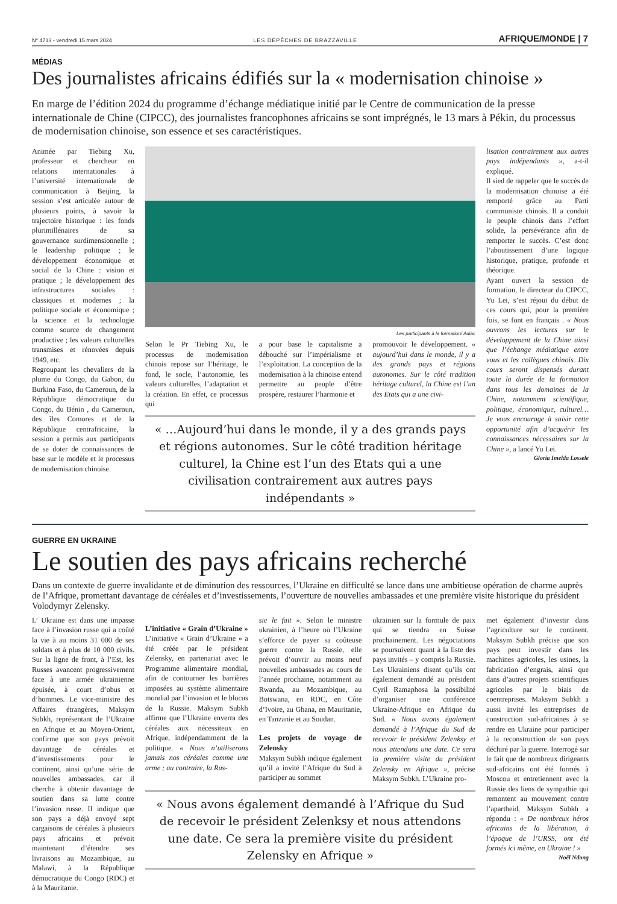N° 4713 - vendredi 15 mars 2024 LES DÉPÊCHES DE BRAZZAVILLE AFRIQUE/MONDE | 7
MÉDIAS
Des journalistes africains édifiés sur la « modernisation chinoise »
En marge de l’édition 2024 du programme d’échange médiatique initié par le Centre de communication de la presse internationale de Chine (CIPCC), des journalistes francophones africains se sont imprégnés, le 13 mars à Pékin, du processus de modernisation chinoise, son essence et ses caractéristiques.
Animée par Tiebing Xu, professeur et chercheur en relations internationales à l’université internationale de communication à Beijing, la session s’est articulée autour de plusieurs points, à savoir la trajectoire historique : les fonds plurimillénaires de sa gouvernance surdimensionnelle ; le leadership politique ; le développement économique et social de la Chine : vision et pratique ; le développement des infrastructures sociales : classiques et modernes ; la politique sociale et économique ; la science et la technologie comme source de changement productive ; les valeurs culturelles transmises et rénovées depuis 1949, etc.
Regroupant les chevaliers de la plume du Congo, du Gabon, du Burkina Faso, du Cameroun, de la République démocratique du Congo, du Bénin , du Cameroun, des îles Comores et de la République centrafricaine, la session a permis aux participants de se doter de connaissances de base sur le modèle et le processus de modernisation chinoise.
Les participants à la formation/ Adiac
Selon le Pr Tiebing Xu, le processus de modernisation chinois repose sur l’héritage, le fond, le socle, l’autonomie, les valeurs culturelles, l’adaptation et la création. En effet, ce processus qui
a pour base le capitalisme a débouché sur l’impérialisme et l’exploitation. La conception de la modernisation à la chinoise entend permettre au peuple d’être prospère, restaurer l’harmonie et
promouvoir le développement. « aujourd’hui dans le monde, il y a des grands pays et régions autonomes. Sur le côté tradition héritage culturel, la Chine est l’un des Etats qui a une civi-
« …Aujourd’hui dans le monde, il y a des grands pays et régions autonomes. Sur le côté tradition héritage culturel, la Chine est l’un des Etats qui a une civilisation contrairement aux autres pays indépendants »
lisation contrairement aux autres pays indépendants », a-t-il expliqué.
Il sied de rappeler que le succès de la modernisation chinoise a été remporté grâce au Parti communiste chinois. Il a conduit le peuple chinois dans l’effort solide, la persévérance afin de remporter le succès. C’est donc l’aboutissement d’une logique historique, pratique, profonde et théorique.
Ayant ouvert la session de formation, le directeur du CIPCC, Yu Lei, s’est réjoui du début de ces cours qui, pour la première fois, se font en français . « Nous ouvrons les lectures sur le développement de la Chine ainsi que l’échange médiatique entre vous et les collègues chinois. Dix cours seront dispensés durant toute la durée de la formation dans tous les domaines de la Chine, notamment scientifique, politique, économique, culturel… Je vous encourage à saisir cette opportunité afin d’acquérir les connaissances nécessaires sur la Chine », a lancé Yu Lei.
Gloria Imelda Lossele
GUERRE EN UKRAINE
Le soutien des pays africains recherché
Dans un contexte de guerre invalidante et de diminution des ressources, l’Ukraine en difficulté se lance dans une ambitieuse opération de charme auprès de l’Afrique, promettant davantage de céréales et d’investissements, l’ouverture de nouvelles ambassades et une première visite historique du président Volodymyr Zelensky.
L’ Ukraine est dans une impasse face à l’invasion russe qui a coûté la vie à au moins 31 000 de ses soldats et à plus de 10 000 civils. Sur la ligne de front, à l’Est, les Russes avancent progressivement face à une armée ukrainienne épuisée, à court d’obus et d’hommes. Le vice-ministre des Affaires étrangères, Maksym Subkh, représentant de l’Ukraine en Afrique et au Moyen-Orient, confirme que son pays prévoit davantage de céréales et d’investissements pour le continent, ainsi qu’une série de nouvelles ambassades, car il cherche à obtenir davantage de soutien dans sa lutte contre l’invasion russe. Il indique que son pays a déjà envoyé sept cargaisons de céréales à plusieurs pays africains et prévoit maintenant d’étendre ses livraisons au Mozambique, au Malawi, à la République démocratique du Congo (RDC) et à la Mauritanie.
L’initiative « Grain d’Ukraine »
L’initiative « Grain d’Ukraine » a été créée par le président Zelensky, en partenariat avec le Programme alimentaire mondial, afin de contourner les barrières imposées au système alimentaire mondial par l’invasion et le blocus de la Russie. Maksym Subkh affirme que l’Ukraine enverra des céréales aux nécessiteux en Afrique, indépendamment de la politique. « Nous n’utiliserons jamais nos céréales comme une arme ; au contraire, la Rus-
sie le fait ». Selon le ministre ukrainien, à l’heure où l’Ukraine s’efforce de payer sa coûteuse guerre contre la Russie, elle prévoit d’ouvrir au moins neuf nouvelles ambassades au cours de l’année prochaine, notamment au Rwanda, au Mozambique, au Botswana, en RDC, en Côte d’Ivoire, au Ghana, en Mauritanie, en Tanzanie et au Soudan.
Les projets de voyage de Zelensky
Maksym Subkh indique également qu’il a invité l’Afrique du Sud à participer au sommet
ukrainien sur la formule de paix qui se tiendra en Suisse prochainement. Les négociations se poursuivent quant à la liste des pays invités – y compris la Russie. Les Ukrainiens disent qu’ils ont également demandé au président Cyril Ramaphosa la possibilité d’organiser une conférence Ukraine-Afrique en Afrique du Sud. « Nous avons également demandé à l’Afrique du Sud de recevoir le président Zelenksy et nous attendons une date. Ce sera la première visite du président Zelensky en Afrique », précise Maksym Subkh. L’Ukraine pro-
« Nous avons également demandé à l’Afrique du Sud de recevoir le président Zelenksy et nous attendons une date. Ce sera la première visite du président Zelensky en Afrique »
met également d’investir dans l’agriculture sur le continent. Maksym Subkh précise que son pays peut investir dans les machines agricoles, les usines, la fabrication d’engrais, ainsi que dans d’autres projets scientifiques agricoles par le biais de coentreprises. Maksym Subkh a aussi invité les entreprises de construction sud-africaines à se rendre en Ukraine pour participer à la reconstruction de son pays déchiré par la guerre. Interrogé sur le fait que de nombreux dirigeants sud-africains ont été formés à Moscou et entretiennent avec la Russie des liens de sympathie qui remontent au mouvement contre l’apartheid, Maksym Subkh a répondu : « De nombreux héros africains de la libération, à l’époque de l’URSS, ont été formés ici même, en Ukraine ! »
Noël Ndong